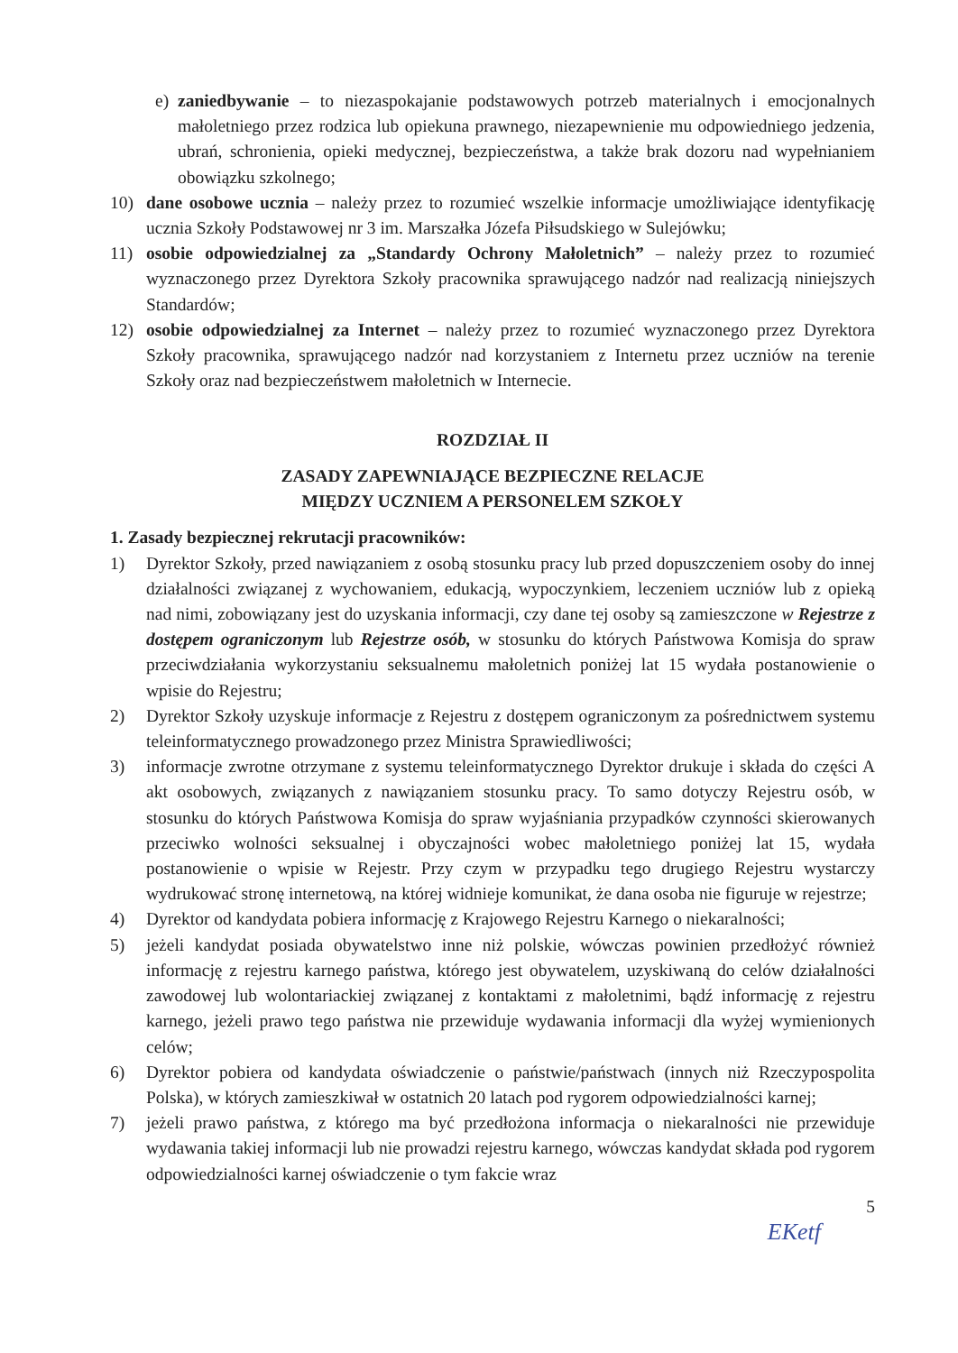e) zaniedbywanie – to niezaspokajanie podstawowych potrzeb materialnych i emocjonalnych małoletniego przez rodzica lub opiekuna prawnego, niezapewnienie mu odpowiedniego jedzenia, ubrań, schronienia, opieki medycznej, bezpieczeństwa, a także brak dozoru nad wypełnianiem obowiązku szkolnego;
10) dane osobowe ucznia – należy przez to rozumieć wszelkie informacje umożliwiające identyfikację ucznia Szkoły Podstawowej nr 3 im. Marszałka Józefa Piłsudskiego w Sulejówku;
11) osobie odpowiedzialnej za „Standardy Ochrony Małoletnich” – należy przez to rozumieć wyznaczonego przez Dyrektora Szkoły pracownika sprawującego nadzór nad realizacją niniejszych Standardów;
12) osobie odpowiedzialnej za Internet – należy przez to rozumieć wyznaczonego przez Dyrektora Szkoły pracownika, sprawującego nadzór nad korzystaniem z Internetu przez uczniów na terenie Szkoły oraz nad bezpieczeństwem małoletnich w Internecie.
ROZDZIAŁ II
ZASADY ZAPEWNIAJĄCE BEZPIECZNE RELACJE
MIĘDZY UCZNIEM A PERSONELEM SZKOŁY
1. Zasady bezpiecznej rekrutacji pracowników:
1) Dyrektor Szkoły, przed nawiązaniem z osobą stosunku pracy lub przed dopuszczeniem osoby do innej działalności związanej z wychowaniem, edukacją, wypoczynkiem, leczeniem uczniów lub z opieką nad nimi, zobowiązany jest do uzyskania informacji, czy dane tej osoby są zamieszczone w Rejestrze z dostępem ograniczonym lub Rejestrze osób, w stosunku do których Państwowa Komisja do spraw przeciwdziałania wykorzystaniu seksualnemu małoletnich poniżej lat 15 wydała postanowienie o wpisie do Rejestru;
2) Dyrektor Szkoły uzyskuje informacje z Rejestru z dostępem ograniczonym za pośrednictwem systemu teleinformatycznego prowadzonego przez Ministra Sprawiedliwości;
3) informacje zwrotne otrzymane z systemu teleinformatycznego Dyrektor drukuje i składa do części A akt osobowych, związanych z nawiązaniem stosunku pracy. To samo dotyczy Rejestru osób, w stosunku do których Państwowa Komisja do spraw wyjaśniania przypadków czynności skierowanych przeciwko wolności seksualnej i obyczajności wobec małoletniego poniżej lat 15, wydała postanowienie o wpisie w Rejestr. Przy czym w przypadku tego drugiego Rejestru wystarczy wydrukować stronę internetową, na której widnieje komunikat, że dana osoba nie figuruje w rejestrze;
4) Dyrektor od kandydata pobiera informację z Krajowego Rejestru Karnego o niekaralności;
5) jeżeli kandydat posiada obywatelstwo inne niż polskie, wówczas powinien przedłożyć również informację z rejestru karnego państwa, którego jest obywatelem, uzyskiwaną do celów działalności zawodowej lub wolontariackiej związanej z kontaktami z małoletnimi, bądź informację z rejestru karnego, jeżeli prawo tego państwa nie przewiduje wydawania informacji dla wyżej wymienionych celów;
6) Dyrektor pobiera od kandydata oświadczenie o państwie/państwach (innych niż Rzeczypospolita Polska), w których zamieszkiwał w ostatnich 20 latach pod rygorem odpowiedzialności karnej;
7) jeżeli prawo państwa, z którego ma być przedłożona informacja o niekaralności nie przewiduje wydawania takiej informacji lub nie prowadzi rejestru karnego, wówczas kandydat składa pod rygorem odpowiedzialności karnej oświadczenie o tym fakcie wraz
5
EKetf